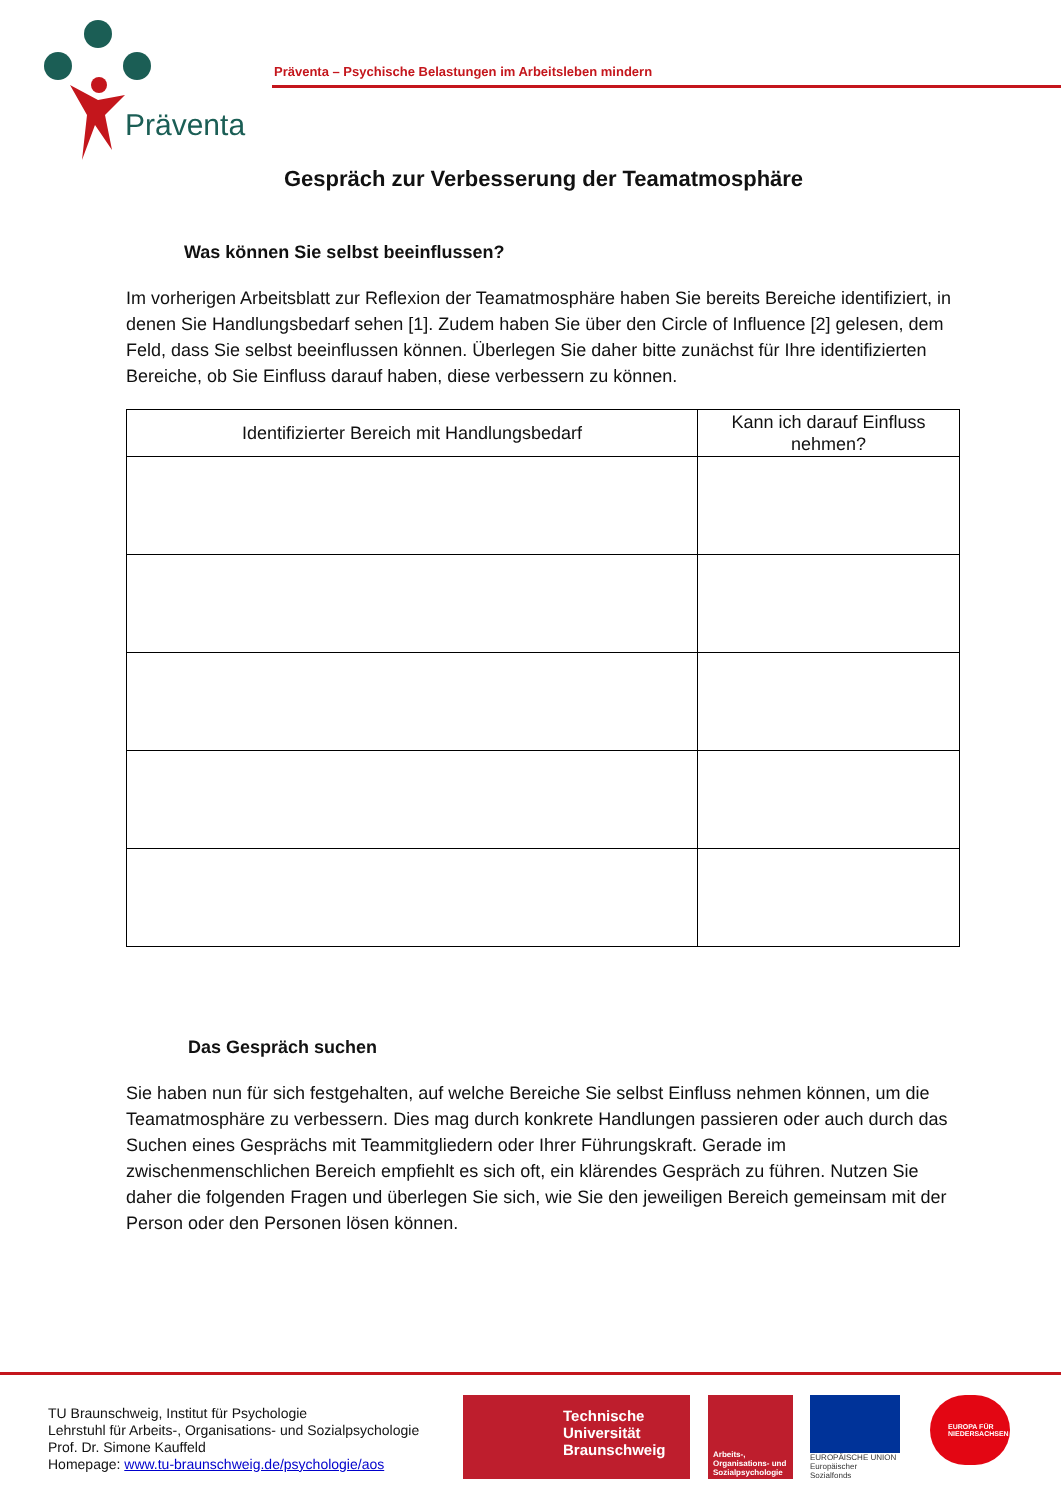Präventa
Präventa – Psychische Belastungen im Arbeitsleben mindern
Gespräch zur Verbesserung der Teamatmosphäre
Was können Sie selbst beeinflussen?
Im vorherigen Arbeitsblatt zur Reflexion der Teamatmosphäre haben Sie bereits Bereiche identifiziert, in denen Sie Handlungsbedarf sehen [1]. Zudem haben Sie über den Circle of Influence [2] gelesen, dem Feld, dass Sie selbst beeinflussen können. Überlegen Sie daher bitte zunächst für Ihre identifizierten Bereiche, ob Sie Einfluss darauf haben, diese verbessern zu können.
| Identifizierter Bereich mit Handlungsbedarf | Kann ich darauf Einfluss nehmen? |
| --- | --- |
Das Gespräch suchen
Sie haben nun für sich festgehalten, auf welche Bereiche Sie selbst Einfluss nehmen können, um die Teamatmosphäre zu verbessern. Dies mag durch konkrete Handlungen passieren oder auch durch das Suchen eines Gesprächs mit Teammitgliedern oder Ihrer Führungskraft. Gerade im zwischenmenschlichen Bereich empfiehlt es sich oft, ein klärendes Gespräch zu führen. Nutzen Sie daher die folgenden Fragen und überlegen Sie sich, wie Sie den jeweiligen Bereich gemeinsam mit der Person oder den Personen lösen können.
TU Braunschweig, Institut für Psychologie
Lehrstuhl für Arbeits-, Organisations- und Sozialpsychologie
Prof. Dr. Simone Kauffeld
Homepage: www.tu-braunschweig.de/psychologie/aos
Technische
Universität
Braunschweig
Arbeits-, Organisations- und Sozialpsychologie
EUROPÄISCHE UNION
Europäischer Sozialfonds
EUROPA FÜR NIEDERSACHSEN